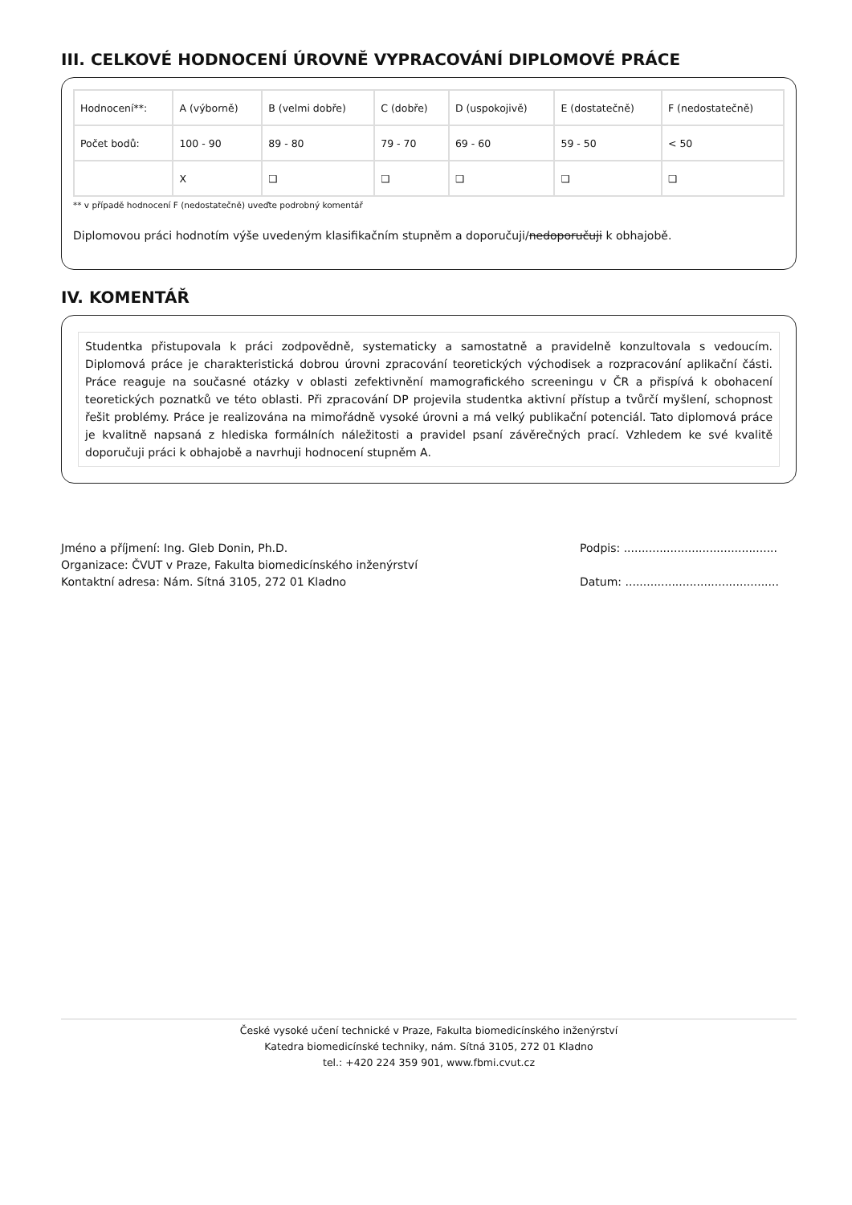III. CELKOVÉ HODNOCENÍ ÚROVNĚ VYPRACOVÁNÍ DIPLOMOVÉ PRÁCE
| Hodnocení**: | A (výborně) | B (velmi dobře) | C (dobře) | D (uspokojivě) | E (dostatečně) | F (nedostatečně) |
| Počet bodů: | 100 - 90 | 89 - 80 | 79 - 70 | 69 - 60 | 59 - 50 | < 50 |
| | X | ❑ | ❑ | ❑ | ❑ | ❑ |
** v případě hodnocení F (nedostatečně) uveďte podrobný komentář
Diplomovou práci hodnotím výše uvedeným klasifikačním stupněm a doporučuji/nedoporučuji k obhajobě.
IV. KOMENTÁŘ
Studentka přistupovala k práci zodpovědně, systematicky a samostatně a pravidelně konzultovala s vedoucím. Diplomová práce je charakteristická dobrou úrovni zpracování teoretických východisek a rozpracování aplikační části. Práce reaguje na současné otázky v oblasti zefektivnění mamografického screeningu v ČR a přispívá k obohacení teoretických poznatků ve této oblasti. Při zpracování DP projevila studentka aktivní přístup a tvůrčí myšlení, schopnost řešit problémy. Práce je realizována na mimořádně vysoké úrovni a má velký publikační potenciál. Tato diplomová práce je kvalitně napsaná z hlediska formálních náležitosti a pravidel psaní závěrečných prací. Vzhledem ke své kvalitě doporučuji práci k obhajobě a navrhuji hodnocení stupněm A.
Jméno a příjmení: Ing. Gleb Donin, Ph.D.
Organizace: ČVUT v Praze, Fakulta biomedicínského inženýrství
Kontaktní adresa: Nám. Sítná 3105, 272 01 Kladno
Podpis: ...........................................
Datum: ...........................................
České vysoké učení technické v Praze, Fakulta biomedicínského inženýrství
Katedra biomedicínské techniky, nám. Sítná 3105, 272 01 Kladno
tel.: +420 224 359 901, www.fbmi.cvut.cz